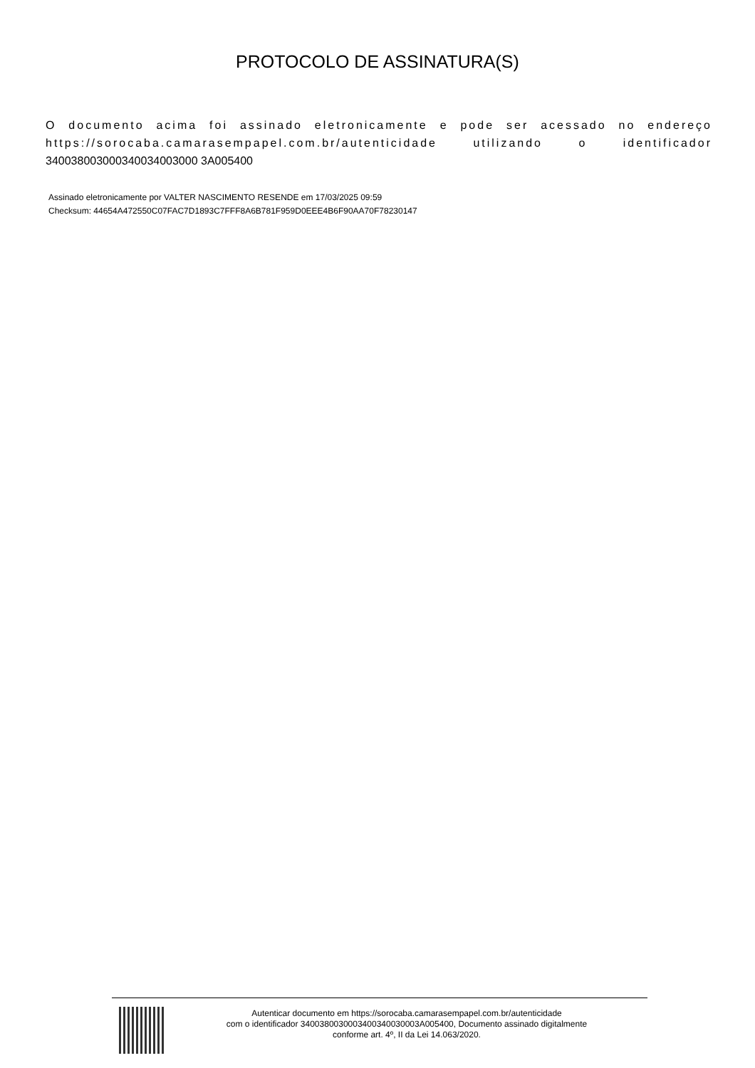PROTOCOLO DE ASSINATURA(S)
O documento acima foi assinado eletronicamente e pode ser acessado no endereço https://sorocaba.camarasempapel.com.br/autenticidade utilizando o identificador 340038003000340034003000 3A005400
Assinado eletronicamente por VALTER NASCIMENTO RESENDE em 17/03/2025 09:59
Checksum: 44654A472550C07FAC7D1893C7FFF8A6B781F959D0EEE4B6F90AA70F78230147
Autenticar documento em https://sorocaba.camarasempapel.com.br/autenticidade
com o identificador 3400380030003400340030003A005400, Documento assinado digitalmente
conforme art. 4º, II da Lei 14.063/2020.